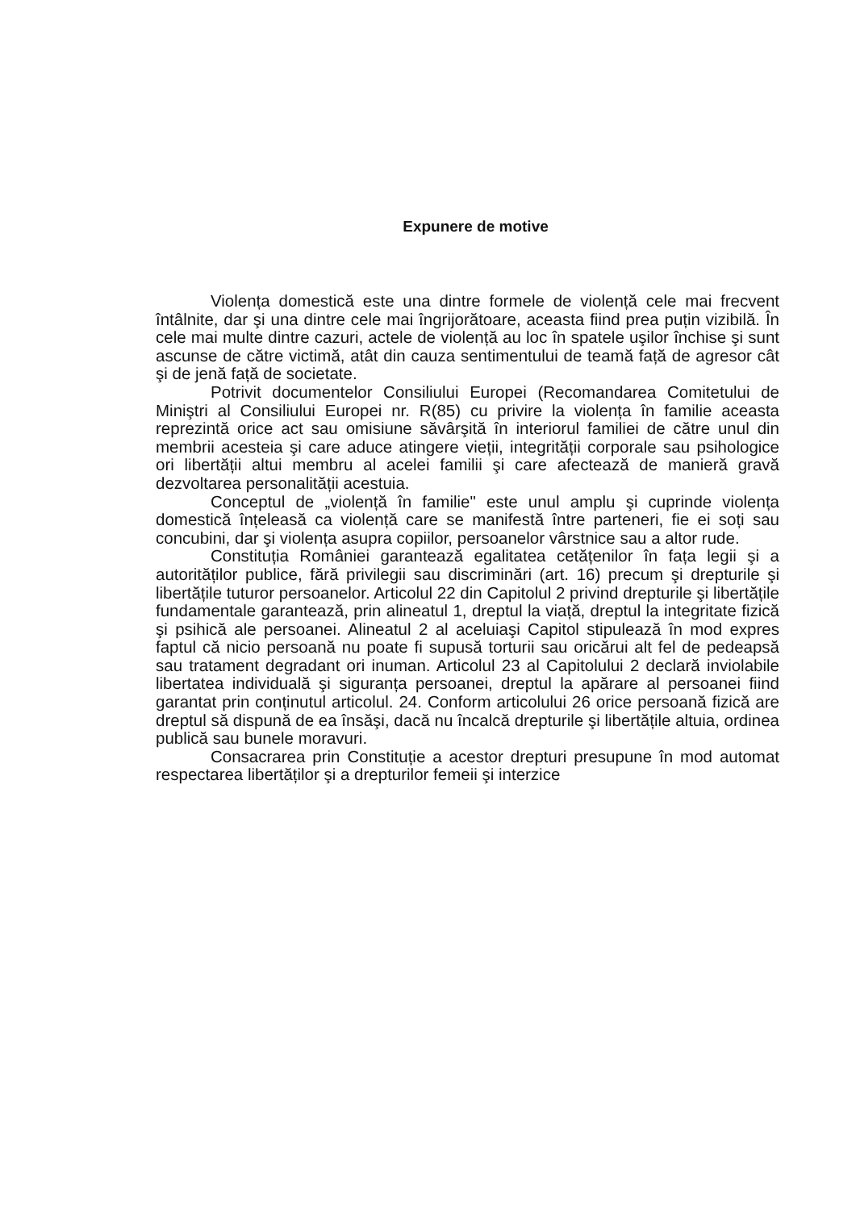Expunere de motive
Violența domestică este una dintre formele de violență cele mai frecvent întâlnite, dar şi una dintre cele mai îngrijorătoare, aceasta fiind prea puțin vizibilă. În cele mai multe dintre cazuri, actele de violență au loc în spatele uşilor închise şi sunt ascunse de către victimă, atât din cauza sentimentului de teamă față de agresor cât şi de jenă față de societate.
Potrivit documentelor Consiliului Europei (Recomandarea Comitetului de Miniştri al Consiliului Europei nr. R(85) cu privire la violența în familie aceasta reprezintă orice act sau omisiune săvârşită în interiorul familiei de către unul din membrii acesteia şi care aduce atingere vieții, integrității corporale sau psihologice ori libertății altui membru al acelei familii şi care afectează de manieră gravă dezvoltarea personalității acestuia.
Conceptul de „violență în familie" este unul amplu şi cuprinde violența domestică înțeleasă ca violență care se manifestă între parteneri, fie ei soți sau concubini, dar şi violența asupra copiilor, persoanelor vârstnice sau a altor rude.
Constituția României garantează egalitatea cetățenilor în fața legii şi a autorităților publice, fără privilegii sau discriminări (art. 16) precum şi drepturile şi libertățile tuturor persoanelor. Articolul 22 din Capitolul 2 privind drepturile şi libertățile fundamentale garantează, prin alineatul 1, dreptul la viață, dreptul la integritate fizică şi psihică ale persoanei. Alineatul 2 al aceluiaşi Capitol stipulează în mod expres faptul că nicio persoană nu poate fi supusă torturii sau oricărui alt fel de pedeapsă sau tratament degradant ori inuman. Articolul 23 al Capitolului 2 declară inviolabile libertatea individuală şi siguranța persoanei, dreptul la apărare al persoanei fiind garantat prin conținutul articolul. 24. Conform articolului 26 orice persoană fizică are dreptul să dispună de ea însăşi, dacă nu încalcă drepturile şi libertățile altuia, ordinea publică sau bunele moravuri.
Consacrarea prin Constituție a acestor drepturi presupune în mod automat respectarea libertăților şi a drepturilor femeii şi interzice